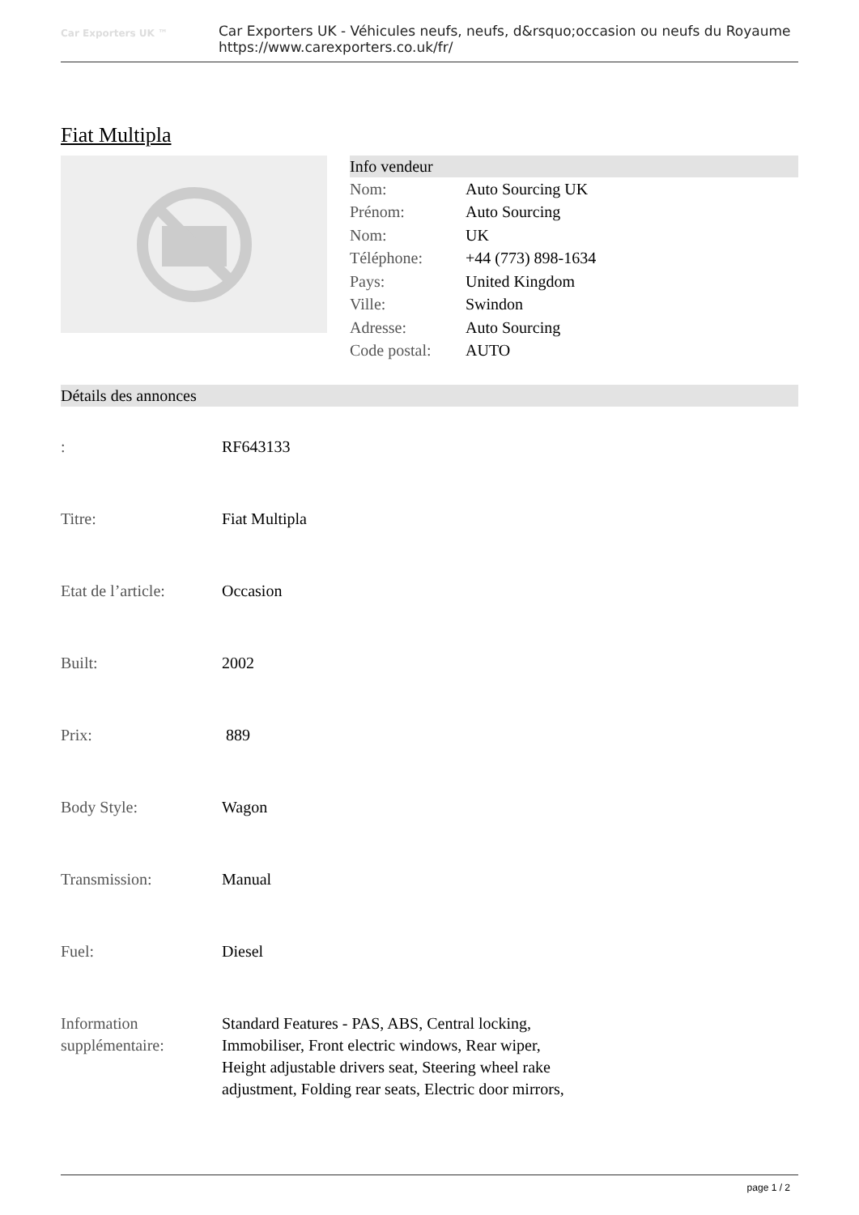Car Exporters UK ™
Car Exporters UK - Véhicules neufs, neufs, d&rsquo;occasion ou neufs du Royaume
https://www.carexporters.co.uk/fr/
Fiat Multipla
Info vendeur
| Nom: | Auto Sourcing UK |
| Prénom: | Auto Sourcing |
| Nom: | UK |
| Téléphone: | +44 (773) 898-1634 |
| Pays: | United Kingdom |
| Ville: | Swindon |
| Adresse: | Auto Sourcing |
| Code postal: | AUTO |
Détails des annonces
| : | RF643133 |
| Titre: | Fiat Multipla |
| Etat de l’article: | Occasion |
| Built: | 2002 |
| Prix: | 889 |
| Body Style: | Wagon |
| Transmission: | Manual |
| Fuel: | Diesel |
| Information supplémentaire: | Standard Features - PAS, ABS, Central locking, Immobiliser, Front electric windows, Rear wiper, Height adjustable drivers seat, Steering wheel rake adjustment, Folding rear seats, Electric door mirrors, |
page 1 / 2